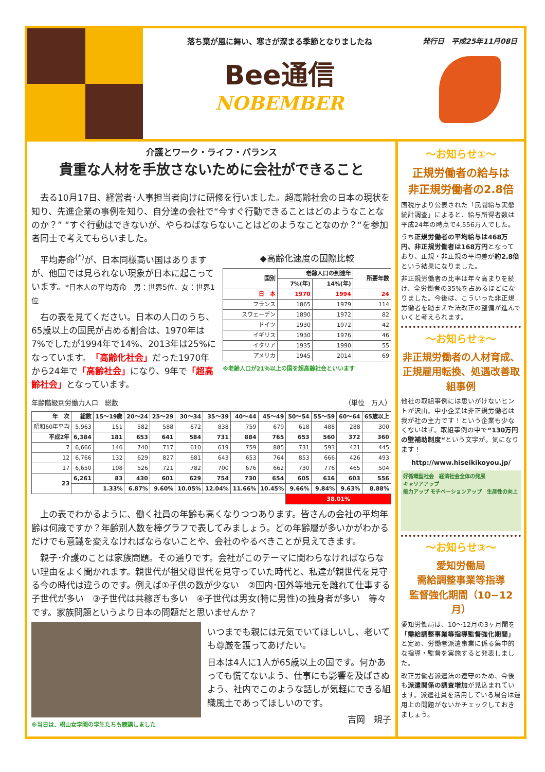落ち葉が風に舞い、寒さが深まる季節となりましたね
Bee通信
NOBEMBER
発行日　平成25年11月08日
介護とワーク・ライフ・バランス
貴重な人材を手放さないために会社ができること
　去る10月17日、経営者･人事担当者向けに研修を行いました。超高齢社会の日本の現状を知り、先進企業の事例を知り、自分達の会社で“今すぐ行動できることはどのようなことなのか？” “すぐ行動はできないが、やらねばならないことはどのようなことなのか？“を参加者同士で考えてもらいました。
　平均寿命<sup>(*)</sup>が、日本同様高い国はありますが、他国では見られない現象が日本に起こっています。*日本人の平均寿命　男：世界5位、女：世界1位
　右の表を見てください。日本の人口のうち、65歳以上の国民が占める割合は、1970年は7%でしたが1994年で14%、2013年は25%になっています。「高齢化社会」だった1970年から24年で「高齢社会」になり、9年で「超高齢社会」となっています。
◆高齢化速度の国際比較
| 国別 | 老齢人口の到達年 | | 所要年数 |
| --- | --- | --- | --- |
| | 7%(年) | 14%(年) | |
| 日 本 | 1970 | 1994 | 24 |
| フランス | 1865 | 1979 | 114 |
| スウェーデン | 1890 | 1972 | 82 |
| ドイツ | 1930 | 1972 | 42 |
| イギリス | 1930 | 1976 | 46 |
| イタリア | 1935 | 1990 | 55 |
| アメリカ | 1945 | 2014 | 69 |
※老齢人口が21％以上の国を超高齢社会といいます
年齢階級別労働力人口　総数　（単位　万人）
| 年 次 | 総数 | 15～19歳 | 20～24 | 25～29 | 30～34 | 35～39 | 40～44 | 45～49 | 50～54 | 55～59 | 60～64 | 65歳以上 |
| --- | --- | --- | --- | --- | --- | --- | --- | --- | --- | --- | --- | --- |
| 昭和60年平均 | 5,963 | 151 | 582 | 588 | 672 | 838 | 759 | 679 | 618 | 488 | 288 | 300 |
| 平成2年 | 6,384 | 181 | 653 | 641 | 584 | 731 | 884 | 765 | 653 | 560 | 372 | 360 |
| 7 | 6,666 | 146 | 740 | 717 | 610 | 619 | 759 | 885 | 731 | 593 | 421 | 445 |
| 12 | 6,766 | 132 | 629 | 827 | 681 | 643 | 653 | 764 | 853 | 666 | 426 | 493 |
| 17 | 6,650 | 108 | 526 | 721 | 782 | 700 | 676 | 662 | 730 | 776 | 465 | 504 |
| 23 | 6,261 | 83 | 430 | 601 | 629 | 754 | 730 | 654 | 605 | 616 | 603 | 556 |
| | | 1.33% | 6.87% | 9.60% | 10.05% | 12.04% | 11.66% | 10.45% | 9.66% | 9.84% | 9.63% | 8.88% |
| | | | | | | | | | 38.01% | | | |
　上の表でわかるように、働く社員の年齢も高くなりつつあります。皆さんの会社の平均年齢は何歳ですか？年齢別人数を棒グラフで表してみましょう。どの年齢層が多いかがわかるだけでも意識を変えなければならないことや、会社のやるべきことが見えてきます。
　親子･介護のことは家族問題。その通りです。会社がこのテーマに関わらなければならない理由をよく聞かれます。親世代が祖父母世代を見守っていた時代と、私達が親世代を見守る今の時代は違うのです。例えば①子供の数が少ない　②国内･国外等地元を離れて仕事する子世代が多い　③子世代は共稼ぎも多い　④子世代は男女(特に男性)の独身者が多い　等々です。家族問題というより日本の問題だと思いませんか？
※当日は、椙山女学園の学生たちも聴講しました
いつまでも親には元気でいてほしいし、老いても尊厳を護ってあげたい。
日本は4人に1人が65歳以上の国です。何かあっても慌てないよう、仕事にも影響を及ばさぬよう、社内でこのような話しが気軽にできる組織風土であってほしいのです。
吉岡　規子
～お知らせ①～
正規労働者の給与は
非正規労働者の2.8倍
国税庁より公表された「民間給与実態統計調査」によると、給与所得者数は平成24年の時点で4,556万人でした。
うち正規労働者の平均給与は468万円、非正規労働者は168万円となっており、正規・非正規の平均差が約2.8倍という結果になりました。
非正規労働者の比率は年々高まりを続け、全労働者の35%を占めるほどになりました。今後は、こういった非正規労働者を踏まえた法改正の整備が進んでいくと考えられます。
～お知らせ②～
非正規労働者の人材育成、正規雇用転換、処遇改善取組事例
他社の取組事例には思いがけないヒントが沢山。中小企業は非正規労働者は我が社の主力です！という企業も少なくないはず。取組事例の中で“130万円の壁補助制度“という文字が。気になります！
http://www.hiseikikoyou.jp/
好循環型社会　経済社会全体の発展
キャリアアップ
能力アップ モチベーションアップ　生産性の向上
～お知らせ③～
愛知労働局
需給調整事業等指導
監督強化期間（10−12月）
愛知労働局は、10～12月の3ヶ月間を「需給調整事業等指導監督強化期間」と定め、労働者派遣事業に係る集中的な指導・監督を実施すると発表しました。
改正労働者派遣法の遵守のため、今後も派遣関係の調査増加が見込まれています。派遣社員を活用している場合は運用上の問題がないかチェックしておきましょう。